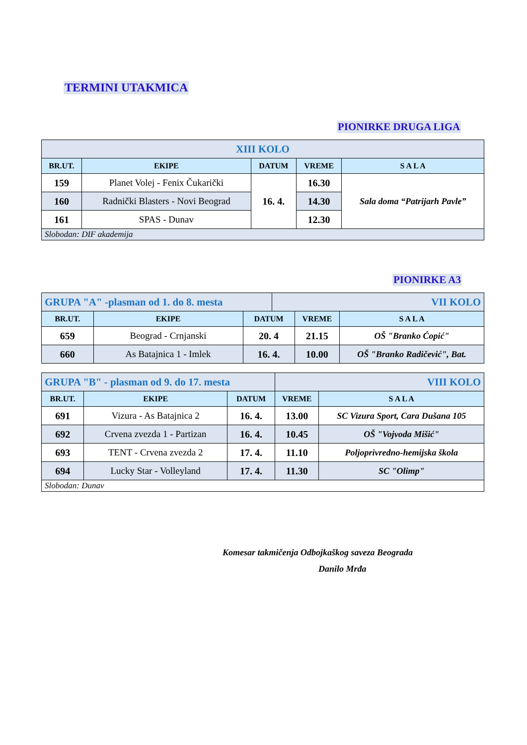TERMINI UTAKMICA
PIONIRKE DRUGA LIGA
| XIII KOLO | | | | |
| BR.UT. | EKIPE | DATUM | VREME | S A L A |
| 159 | Planet Volej - Fenix Čukarički | 16. 4. | 16.30 | Sala doma “Patrijarh Pavle” |
| 160 | Radnički Blasters - Novi Beograd | | 14.30 | |
| 161 | SPAS - Dunav | | 12.30 | |
| Slobodan: DIF akademija | | | | |
PIONIRKE A3
| GRUPA "A" -plasman od 1. do 8. mesta | | | VII KOLO | | |
| BR.UT. | EKIPE | DATUM | | VREME | S A L A |
| 659 | Beograd - Crnjanski | 20. 4 | | 21.15 | OŠ "Branko Ćopić" |
| 660 | As Batajnica 1 - Imlek | 16. 4. | | 10.00 | OŠ "Branko Radičević", Bat. |
| GRUPA "B" - plasman od 9. do 17. mesta | | | VIII KOLO | |
| BR.UT. | EKIPE | DATUM | VREME | S A L A |
| 691 | Vizura - As Batajnica 2 | 16. 4. | 13.00 | SC Vizura Sport, Cara Dušana 105 |
| 692 | Crvena zvezda 1 - Partizan | 16. 4. | 10.45 | OŠ "Vojvoda Mišić" |
| 693 | TENT - Crvena zvezda 2 | 17. 4. | 11.10 | Poljoprivredno-hemijska škola |
| 694 | Lucky Star - Volleyland | 17. 4. | 11.30 | SC "Olimp" |
| Slobodan: Dunav | | | | |
Komesar takmičenja Odbojkaškog saveza Beograda
Danilo Mrđa